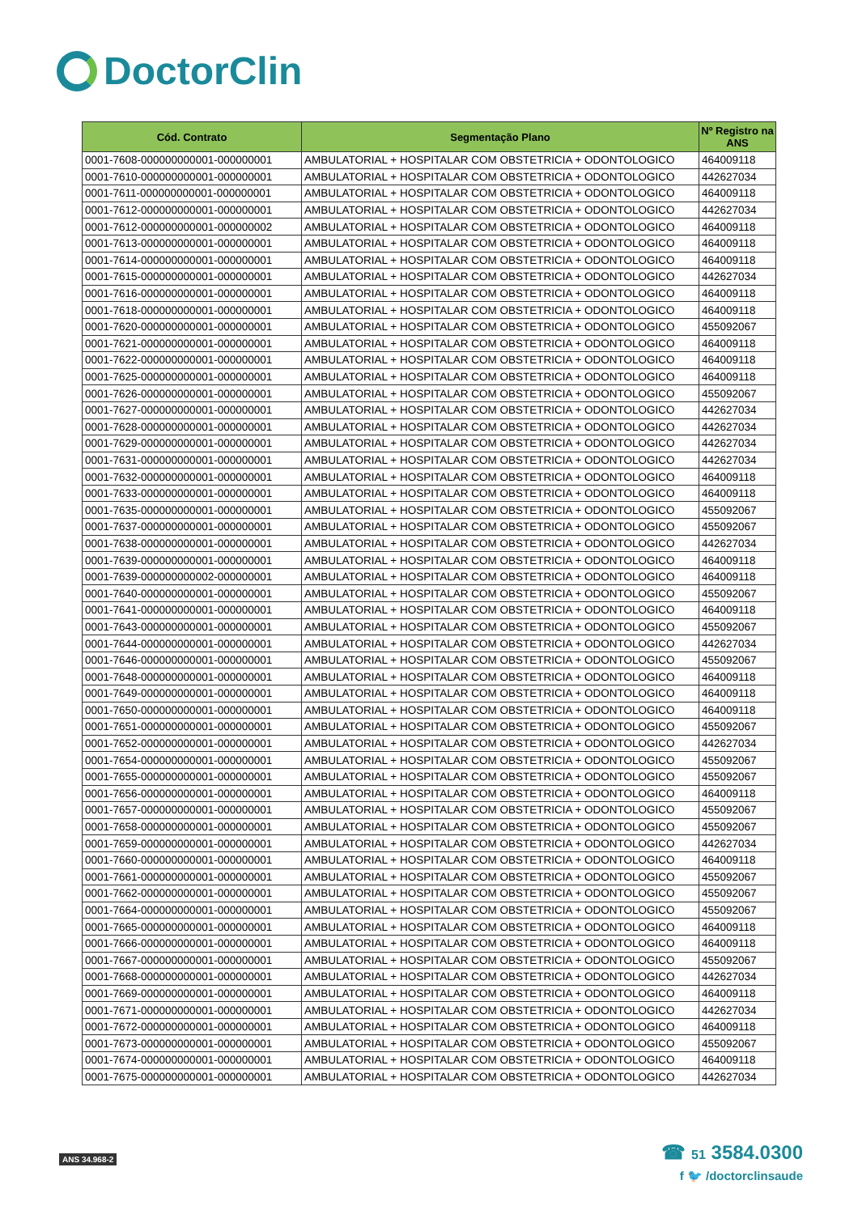DoctorClin
| Cód. Contrato | Segmentação Plano | Nº Registro na ANS |
| --- | --- | --- |
| 0001-7608-000000000001-000000001 | AMBULATORIAL + HOSPITALAR COM OBSTETRICIA + ODONTOLOGICO | 464009118 |
| 0001-7610-000000000001-000000001 | AMBULATORIAL + HOSPITALAR COM OBSTETRICIA + ODONTOLOGICO | 442627034 |
| 0001-7611-000000000001-000000001 | AMBULATORIAL + HOSPITALAR COM OBSTETRICIA + ODONTOLOGICO | 464009118 |
| 0001-7612-000000000001-000000001 | AMBULATORIAL + HOSPITALAR COM OBSTETRICIA + ODONTOLOGICO | 442627034 |
| 0001-7612-000000000001-000000002 | AMBULATORIAL + HOSPITALAR COM OBSTETRICIA + ODONTOLOGICO | 464009118 |
| 0001-7613-000000000001-000000001 | AMBULATORIAL + HOSPITALAR COM OBSTETRICIA + ODONTOLOGICO | 464009118 |
| 0001-7614-000000000001-000000001 | AMBULATORIAL + HOSPITALAR COM OBSTETRICIA + ODONTOLOGICO | 464009118 |
| 0001-7615-000000000001-000000001 | AMBULATORIAL + HOSPITALAR COM OBSTETRICIA + ODONTOLOGICO | 442627034 |
| 0001-7616-000000000001-000000001 | AMBULATORIAL + HOSPITALAR COM OBSTETRICIA + ODONTOLOGICO | 464009118 |
| 0001-7618-000000000001-000000001 | AMBULATORIAL + HOSPITALAR COM OBSTETRICIA + ODONTOLOGICO | 464009118 |
| 0001-7620-000000000001-000000001 | AMBULATORIAL + HOSPITALAR COM OBSTETRICIA + ODONTOLOGICO | 455092067 |
| 0001-7621-000000000001-000000001 | AMBULATORIAL + HOSPITALAR COM OBSTETRICIA + ODONTOLOGICO | 464009118 |
| 0001-7622-000000000001-000000001 | AMBULATORIAL + HOSPITALAR COM OBSTETRICIA + ODONTOLOGICO | 464009118 |
| 0001-7625-000000000001-000000001 | AMBULATORIAL + HOSPITALAR COM OBSTETRICIA + ODONTOLOGICO | 464009118 |
| 0001-7626-000000000001-000000001 | AMBULATORIAL + HOSPITALAR COM OBSTETRICIA + ODONTOLOGICO | 455092067 |
| 0001-7627-000000000001-000000001 | AMBULATORIAL + HOSPITALAR COM OBSTETRICIA + ODONTOLOGICO | 442627034 |
| 0001-7628-000000000001-000000001 | AMBULATORIAL + HOSPITALAR COM OBSTETRICIA + ODONTOLOGICO | 442627034 |
| 0001-7629-000000000001-000000001 | AMBULATORIAL + HOSPITALAR COM OBSTETRICIA + ODONTOLOGICO | 442627034 |
| 0001-7631-000000000001-000000001 | AMBULATORIAL + HOSPITALAR COM OBSTETRICIA + ODONTOLOGICO | 442627034 |
| 0001-7632-000000000001-000000001 | AMBULATORIAL + HOSPITALAR COM OBSTETRICIA + ODONTOLOGICO | 464009118 |
| 0001-7633-000000000001-000000001 | AMBULATORIAL + HOSPITALAR COM OBSTETRICIA + ODONTOLOGICO | 464009118 |
| 0001-7635-000000000001-000000001 | AMBULATORIAL + HOSPITALAR COM OBSTETRICIA + ODONTOLOGICO | 455092067 |
| 0001-7637-000000000001-000000001 | AMBULATORIAL + HOSPITALAR COM OBSTETRICIA + ODONTOLOGICO | 455092067 |
| 0001-7638-000000000001-000000001 | AMBULATORIAL + HOSPITALAR COM OBSTETRICIA + ODONTOLOGICO | 442627034 |
| 0001-7639-000000000001-000000001 | AMBULATORIAL + HOSPITALAR COM OBSTETRICIA + ODONTOLOGICO | 464009118 |
| 0001-7639-000000000002-000000001 | AMBULATORIAL + HOSPITALAR COM OBSTETRICIA + ODONTOLOGICO | 464009118 |
| 0001-7640-000000000001-000000001 | AMBULATORIAL + HOSPITALAR COM OBSTETRICIA + ODONTOLOGICO | 455092067 |
| 0001-7641-000000000001-000000001 | AMBULATORIAL + HOSPITALAR COM OBSTETRICIA + ODONTOLOGICO | 464009118 |
| 0001-7643-000000000001-000000001 | AMBULATORIAL + HOSPITALAR COM OBSTETRICIA + ODONTOLOGICO | 455092067 |
| 0001-7644-000000000001-000000001 | AMBULATORIAL + HOSPITALAR COM OBSTETRICIA + ODONTOLOGICO | 442627034 |
| 0001-7646-000000000001-000000001 | AMBULATORIAL + HOSPITALAR COM OBSTETRICIA + ODONTOLOGICO | 455092067 |
| 0001-7648-000000000001-000000001 | AMBULATORIAL + HOSPITALAR COM OBSTETRICIA + ODONTOLOGICO | 464009118 |
| 0001-7649-000000000001-000000001 | AMBULATORIAL + HOSPITALAR COM OBSTETRICIA + ODONTOLOGICO | 464009118 |
| 0001-7650-000000000001-000000001 | AMBULATORIAL + HOSPITALAR COM OBSTETRICIA + ODONTOLOGICO | 464009118 |
| 0001-7651-000000000001-000000001 | AMBULATORIAL + HOSPITALAR COM OBSTETRICIA + ODONTOLOGICO | 455092067 |
| 0001-7652-000000000001-000000001 | AMBULATORIAL + HOSPITALAR COM OBSTETRICIA + ODONTOLOGICO | 442627034 |
| 0001-7654-000000000001-000000001 | AMBULATORIAL + HOSPITALAR COM OBSTETRICIA + ODONTOLOGICO | 455092067 |
| 0001-7655-000000000001-000000001 | AMBULATORIAL + HOSPITALAR COM OBSTETRICIA + ODONTOLOGICO | 455092067 |
| 0001-7656-000000000001-000000001 | AMBULATORIAL + HOSPITALAR COM OBSTETRICIA + ODONTOLOGICO | 464009118 |
| 0001-7657-000000000001-000000001 | AMBULATORIAL + HOSPITALAR COM OBSTETRICIA + ODONTOLOGICO | 455092067 |
| 0001-7658-000000000001-000000001 | AMBULATORIAL + HOSPITALAR COM OBSTETRICIA + ODONTOLOGICO | 455092067 |
| 0001-7659-000000000001-000000001 | AMBULATORIAL + HOSPITALAR COM OBSTETRICIA + ODONTOLOGICO | 442627034 |
| 0001-7660-000000000001-000000001 | AMBULATORIAL + HOSPITALAR COM OBSTETRICIA + ODONTOLOGICO | 464009118 |
| 0001-7661-000000000001-000000001 | AMBULATORIAL + HOSPITALAR COM OBSTETRICIA + ODONTOLOGICO | 455092067 |
| 0001-7662-000000000001-000000001 | AMBULATORIAL + HOSPITALAR COM OBSTETRICIA + ODONTOLOGICO | 455092067 |
| 0001-7664-000000000001-000000001 | AMBULATORIAL + HOSPITALAR COM OBSTETRICIA + ODONTOLOGICO | 455092067 |
| 0001-7665-000000000001-000000001 | AMBULATORIAL + HOSPITALAR COM OBSTETRICIA + ODONTOLOGICO | 464009118 |
| 0001-7666-000000000001-000000001 | AMBULATORIAL + HOSPITALAR COM OBSTETRICIA + ODONTOLOGICO | 464009118 |
| 0001-7667-000000000001-000000001 | AMBULATORIAL + HOSPITALAR COM OBSTETRICIA + ODONTOLOGICO | 455092067 |
| 0001-7668-000000000001-000000001 | AMBULATORIAL + HOSPITALAR COM OBSTETRICIA + ODONTOLOGICO | 442627034 |
| 0001-7669-000000000001-000000001 | AMBULATORIAL + HOSPITALAR COM OBSTETRICIA + ODONTOLOGICO | 464009118 |
| 0001-7671-000000000001-000000001 | AMBULATORIAL + HOSPITALAR COM OBSTETRICIA + ODONTOLOGICO | 442627034 |
| 0001-7672-000000000001-000000001 | AMBULATORIAL + HOSPITALAR COM OBSTETRICIA + ODONTOLOGICO | 464009118 |
| 0001-7673-000000000001-000000001 | AMBULATORIAL + HOSPITALAR COM OBSTETRICIA + ODONTOLOGICO | 455092067 |
| 0001-7674-000000000001-000000001 | AMBULATORIAL + HOSPITALAR COM OBSTETRICIA + ODONTOLOGICO | 464009118 |
| 0001-7675-000000000001-000000001 | AMBULATORIAL + HOSPITALAR COM OBSTETRICIA + ODONTOLOGICO | 442627034 |
ANS 34.968-2
☎ 51 3584.0300
f 🐦 /doctorclinsaude